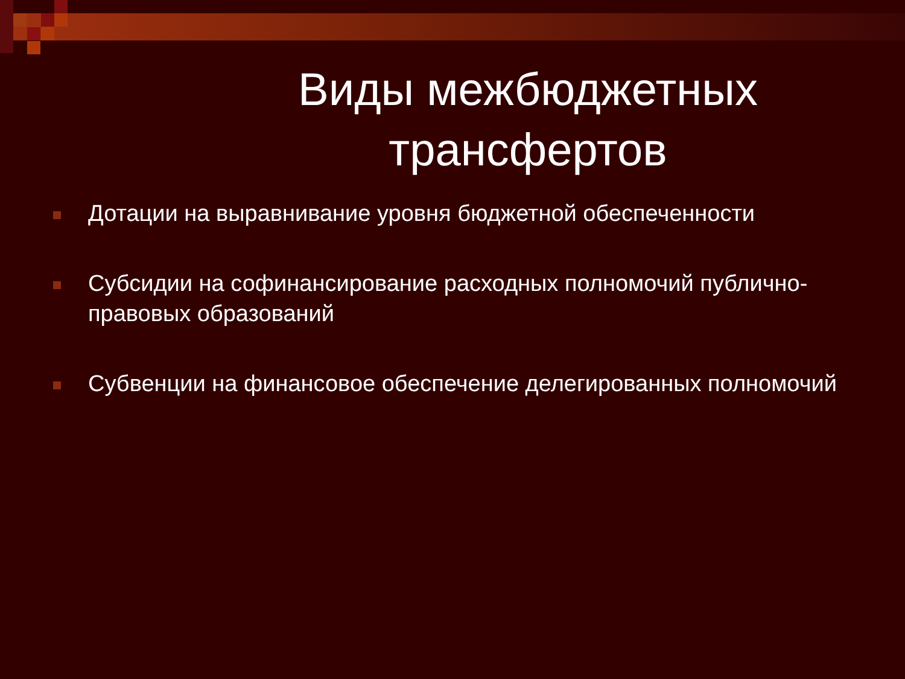Виды межбюджетных
трансфертов
Дотации на выравнивание уровня бюджетной обеспеченности
Субсидии на софинансирование расходных полномочий публично-правовых образований
Субвенции на финансовое обеспечение делегированных полномочий